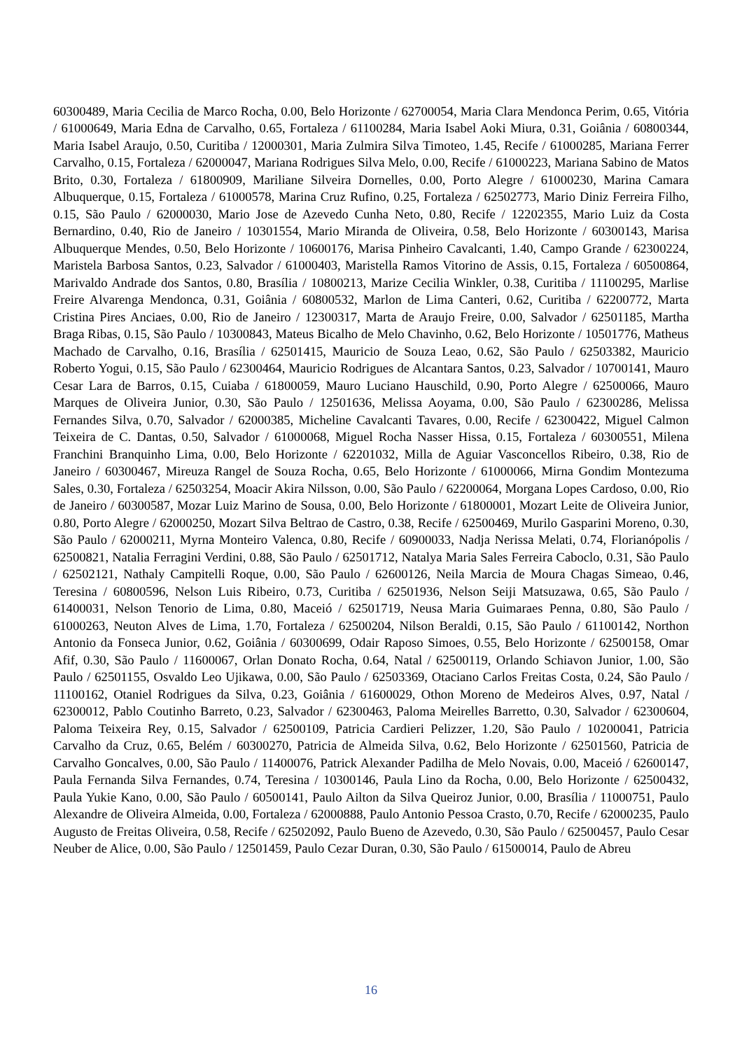60300489, Maria Cecilia de Marco Rocha, 0.00, Belo Horizonte / 62700054, Maria Clara Mendonca Perim, 0.65, Vitória / 61000649, Maria Edna de Carvalho, 0.65, Fortaleza / 61100284, Maria Isabel Aoki Miura, 0.31, Goiânia / 60800344, Maria Isabel Araujo, 0.50, Curitiba / 12000301, Maria Zulmira Silva Timoteo, 1.45, Recife / 61000285, Mariana Ferrer Carvalho, 0.15, Fortaleza / 62000047, Mariana Rodrigues Silva Melo, 0.00, Recife / 61000223, Mariana Sabino de Matos Brito, 0.30, Fortaleza / 61800909, Mariliane Silveira Dornelles, 0.00, Porto Alegre / 61000230, Marina Camara Albuquerque, 0.15, Fortaleza / 61000578, Marina Cruz Rufino, 0.25, Fortaleza / 62502773, Mario Diniz Ferreira Filho, 0.15, São Paulo / 62000030, Mario Jose de Azevedo Cunha Neto, 0.80, Recife / 12202355, Mario Luiz da Costa Bernardino, 0.40, Rio de Janeiro / 10301554, Mario Miranda de Oliveira, 0.58, Belo Horizonte / 60300143, Marisa Albuquerque Mendes, 0.50, Belo Horizonte / 10600176, Marisa Pinheiro Cavalcanti, 1.40, Campo Grande / 62300224, Maristela Barbosa Santos, 0.23, Salvador / 61000403, Maristella Ramos Vitorino de Assis, 0.15, Fortaleza / 60500864, Marivaldo Andrade dos Santos, 0.80, Brasília / 10800213, Marize Cecilia Winkler, 0.38, Curitiba / 11100295, Marlise Freire Alvarenga Mendonca, 0.31, Goiânia / 60800532, Marlon de Lima Canteri, 0.62, Curitiba / 62200772, Marta Cristina Pires Anciaes, 0.00, Rio de Janeiro / 12300317, Marta de Araujo Freire, 0.00, Salvador / 62501185, Martha Braga Ribas, 0.15, São Paulo / 10300843, Mateus Bicalho de Melo Chavinho, 0.62, Belo Horizonte / 10501776, Matheus Machado de Carvalho, 0.16, Brasília / 62501415, Mauricio de Souza Leao, 0.62, São Paulo / 62503382, Mauricio Roberto Yogui, 0.15, São Paulo / 62300464, Mauricio Rodrigues de Alcantara Santos, 0.23, Salvador / 10700141, Mauro Cesar Lara de Barros, 0.15, Cuiaba / 61800059, Mauro Luciano Hauschild, 0.90, Porto Alegre / 62500066, Mauro Marques de Oliveira Junior, 0.30, São Paulo / 12501636, Melissa Aoyama, 0.00, São Paulo / 62300286, Melissa Fernandes Silva, 0.70, Salvador / 62000385, Micheline Cavalcanti Tavares, 0.00, Recife / 62300422, Miguel Calmon Teixeira de C. Dantas, 0.50, Salvador / 61000068, Miguel Rocha Nasser Hissa, 0.15, Fortaleza / 60300551, Milena Franchini Branquinho Lima, 0.00, Belo Horizonte / 62201032, Milla de Aguiar Vasconcellos Ribeiro, 0.38, Rio de Janeiro / 60300467, Mireuza Rangel de Souza Rocha, 0.65, Belo Horizonte / 61000066, Mirna Gondim Montezuma Sales, 0.30, Fortaleza / 62503254, Moacir Akira Nilsson, 0.00, São Paulo / 62200064, Morgana Lopes Cardoso, 0.00, Rio de Janeiro / 60300587, Mozar Luiz Marino de Sousa, 0.00, Belo Horizonte / 61800001, Mozart Leite de Oliveira Junior, 0.80, Porto Alegre / 62000250, Mozart Silva Beltrao de Castro, 0.38, Recife / 62500469, Murilo Gasparini Moreno, 0.30, São Paulo / 62000211, Myrna Monteiro Valenca, 0.80, Recife / 60900033, Nadja Nerissa Melati, 0.74, Florianópolis / 62500821, Natalia Ferragini Verdini, 0.88, São Paulo / 62501712, Natalya Maria Sales Ferreira Caboclo, 0.31, São Paulo / 62502121, Nathaly Campitelli Roque, 0.00, São Paulo / 62600126, Neila Marcia de Moura Chagas Simeao, 0.46, Teresina / 60800596, Nelson Luis Ribeiro, 0.73, Curitiba / 62501936, Nelson Seiji Matsuzawa, 0.65, São Paulo / 61400031, Nelson Tenorio de Lima, 0.80, Maceió / 62501719, Neusa Maria Guimaraes Penna, 0.80, São Paulo / 61000263, Neuton Alves de Lima, 1.70, Fortaleza / 62500204, Nilson Beraldi, 0.15, São Paulo / 61100142, Northon Antonio da Fonseca Junior, 0.62, Goiânia / 60300699, Odair Raposo Simoes, 0.55, Belo Horizonte / 62500158, Omar Afif, 0.30, São Paulo / 11600067, Orlan Donato Rocha, 0.64, Natal / 62500119, Orlando Schiavon Junior, 1.00, São Paulo / 62501155, Osvaldo Leo Ujikawa, 0.00, São Paulo / 62503369, Otaciano Carlos Freitas Costa, 0.24, São Paulo / 11100162, Otaniel Rodrigues da Silva, 0.23, Goiânia / 61600029, Othon Moreno de Medeiros Alves, 0.97, Natal / 62300012, Pablo Coutinho Barreto, 0.23, Salvador / 62300463, Paloma Meirelles Barretto, 0.30, Salvador / 62300604, Paloma Teixeira Rey, 0.15, Salvador / 62500109, Patricia Cardieri Pelizzer, 1.20, São Paulo / 10200041, Patricia Carvalho da Cruz, 0.65, Belém / 60300270, Patricia de Almeida Silva, 0.62, Belo Horizonte / 62501560, Patricia de Carvalho Goncalves, 0.00, São Paulo / 11400076, Patrick Alexander Padilha de Melo Novais, 0.00, Maceió / 62600147, Paula Fernanda Silva Fernandes, 0.74, Teresina / 10300146, Paula Lino da Rocha, 0.00, Belo Horizonte / 62500432, Paula Yukie Kano, 0.00, São Paulo / 60500141, Paulo Ailton da Silva Queiroz Junior, 0.00, Brasília / 11000751, Paulo Alexandre de Oliveira Almeida, 0.00, Fortaleza / 62000888, Paulo Antonio Pessoa Crasto, 0.70, Recife / 62000235, Paulo Augusto de Freitas Oliveira, 0.58, Recife / 62502092, Paulo Bueno de Azevedo, 0.30, São Paulo / 62500457, Paulo Cesar Neuber de Alice, 0.00, São Paulo / 12501459, Paulo Cezar Duran, 0.30, São Paulo / 61500014, Paulo de Abreu
16